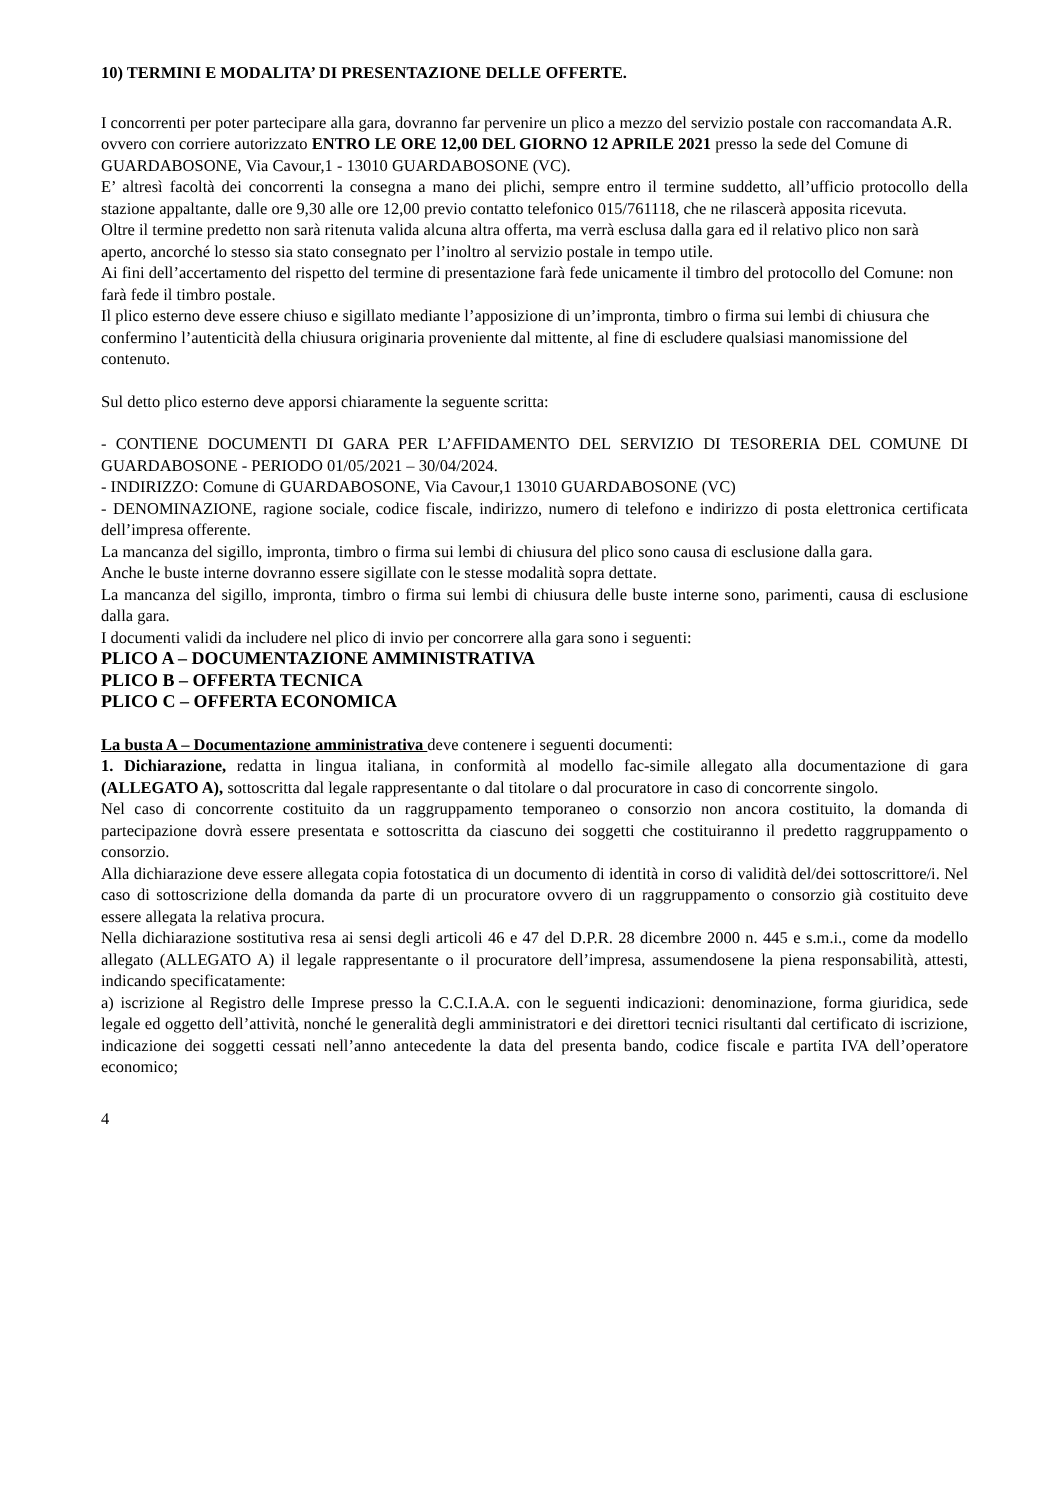10) TERMINI E MODALITA’ DI PRESENTAZIONE DELLE OFFERTE.
I concorrenti per poter partecipare alla gara, dovranno far pervenire un plico a mezzo del servizio postale con raccomandata A.R. ovvero con corriere autorizzato ENTRO LE ORE 12,00 DEL GIORNO 12 APRILE 2021 presso la sede del Comune di GUARDABOSONE, Via Cavour,1 - 13010 GUARDABOSONE (VC).
E’ altresì facoltà dei concorrenti la consegna a mano dei plichi, sempre entro il termine suddetto, all’ufficio protocollo della stazione appaltante, dalle ore 9,30 alle ore 12,00 previo contatto telefonico 015/761118, che ne rilascerà apposita ricevuta.
Oltre il termine predetto non sarà ritenuta valida alcuna altra offerta, ma verrà esclusa dalla gara ed il relativo plico non sarà aperto, ancorché lo stesso sia stato consegnato per l’inoltro al servizio postale in tempo utile.
Ai fini dell’accertamento del rispetto del termine di presentazione farà fede unicamente il timbro del protocollo del Comune: non farà fede il timbro postale.
Il plico esterno deve essere chiuso e sigillato mediante l’apposizione di un’impronta, timbro o firma sui lembi di chiusura che confermino l’autenticità della chiusura originaria proveniente dal mittente, al fine di escludere qualsiasi manomissione del contenuto.
Sul detto plico esterno deve apporsi chiaramente la seguente scritta:
- CONTIENE DOCUMENTI DI GARA PER L’AFFIDAMENTO DEL SERVIZIO DI TESORERIA DEL COMUNE DI GUARDABOSONE - PERIODO 01/05/2021 – 30/04/2024.
- INDIRIZZO: Comune di GUARDABOSONE, Via Cavour,1 13010 GUARDABOSONE (VC)
- DENOMINAZIONE, ragione sociale, codice fiscale, indirizzo, numero di telefono e indirizzo di posta elettronica certificata dell’impresa offerente.
La mancanza del sigillo, impronta, timbro o firma sui lembi di chiusura del plico sono causa di esclusione dalla gara.
Anche le buste interne dovranno essere sigillate con le stesse modalità sopra dettate.
La mancanza del sigillo, impronta, timbro o firma sui lembi di chiusura delle buste interne sono, parimenti, causa di esclusione dalla gara.
I documenti validi da includere nel plico di invio per concorrere alla gara sono i seguenti:
PLICO A – DOCUMENTAZIONE AMMINISTRATIVA
PLICO B – OFFERTA TECNICA
PLICO C – OFFERTA ECONOMICA
La busta A – Documentazione amministrativa deve contenere i seguenti documenti:
1. Dichiarazione, redatta in lingua italiana, in conformità al modello fac-simile allegato alla documentazione di gara (ALLEGATO A), sottoscritta dal legale rappresentante o dal titolare o dal procuratore in caso di concorrente singolo.
Nel caso di concorrente costituito da un raggruppamento temporaneo o consorzio non ancora costituito, la domanda di partecipazione dovrà essere presentata e sottoscritta da ciascuno dei soggetti che costituiranno il predetto raggruppamento o consorzio.
Alla dichiarazione deve essere allegata copia fotostatica di un documento di identità in corso di validità del/dei sottoscrittore/i. Nel caso di sottoscrizione della domanda da parte di un procuratore ovvero di un raggruppamento o consorzio già costituito deve essere allegata la relativa procura.
Nella dichiarazione sostitutiva resa ai sensi degli articoli 46 e 47 del D.P.R. 28 dicembre 2000 n. 445 e s.m.i., come da modello allegato (ALLEGATO A) il legale rappresentante o il procuratore dell’impresa, assumendosene la piena responsabilità, attesti, indicando specificatamente:
a) iscrizione al Registro delle Imprese presso la C.C.I.A.A. con le seguenti indicazioni: denominazione, forma giuridica, sede legale ed oggetto dell’attività, nonché le generalità degli amministratori e dei direttori tecnici risultanti dal certificato di iscrizione, indicazione dei soggetti cessati nell’anno antecedente la data del presenta bando, codice fiscale e partita IVA dell’operatore economico;
4